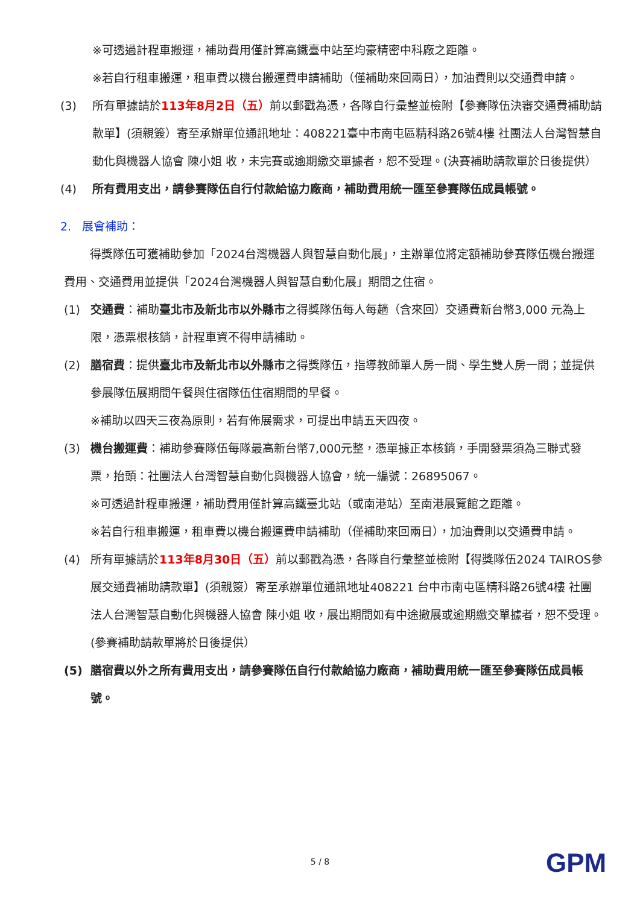※可透過計程車搬運，補助費用僅計算高鐵臺中站至均豪精密中科廠之距離。
※若自行租車搬運，租車費以機台搬運費申請補助（僅補助來回兩日），加油費則以交通費申請。
(3) 所有單據請於113年8月2日（五）前以郵戳為憑，各隊自行彙整並檢附【參賽隊伍決審交通費補助請款單】(須親簽）寄至承辦單位通訊地址：408221臺中市南屯區精科路26號4樓 社團法人台灣智慧自動化與機器人協會 陳小姐 收，未完賽或逾期繳交單據者，恕不受理。(決賽補助請款單於日後提供）
(4) 所有費用支出，請參賽隊伍自行付款給協力廠商，補助費用統一匯至參賽隊伍成員帳號。
2. 展會補助：
得獎隊伍可獲補助參加「2024台灣機器人與智慧自動化展」，主辦單位將定額補助參賽隊伍機台搬運費用、交通費用並提供「2024台灣機器人與智慧自動化展」期間之住宿。
(1) 交通費：補助臺北市及新北市以外縣市之得獎隊伍每人每趟（含來回）交通費新台幣3,000 元為上限，憑票根核銷，計程車資不得申請補助。
(2) 膳宿費：提供臺北市及新北市以外縣市之得獎隊伍，指導教師單人房一間、學生雙人房一間；並提供參展隊伍展期間午餐與住宿隊伍住宿期間的早餐。
※補助以四天三夜為原則，若有佈展需求，可提出申請五天四夜。
(3) 機台搬運費：補助參賽隊伍每隊最高新台幣7,000元整，憑單據正本核銷，手開發票須為三聯式發票，抬頭：社團法人台灣智慧自動化與機器人協會，統一編號：26895067。
※可透過計程車搬運，補助費用僅計算高鐵臺北站（或南港站）至南港展覽館之距離。
※若自行租車搬運，租車費以機台搬運費申請補助（僅補助來回兩日），加油費則以交通費申請。
(4) 所有單據請於113年8月30日（五）前以郵戳為憑，各隊自行彙整並檢附【得獎隊伍2024 TAIROS參展交通費補助請款單】(須親簽）寄至承辦單位通訊地址408221 台中市南屯區精科路26號4樓 社團法人台灣智慧自動化與機器人協會 陳小姐 收，展出期間如有中途撤展或逾期繳交單據者，恕不受理。(參賽補助請款單將於日後提供）
(5) 膳宿費以外之所有費用支出，請參賽隊伍自行付款給協力廠商，補助費用統一匯至參賽隊伍成員帳號。
5 / 8 GPM